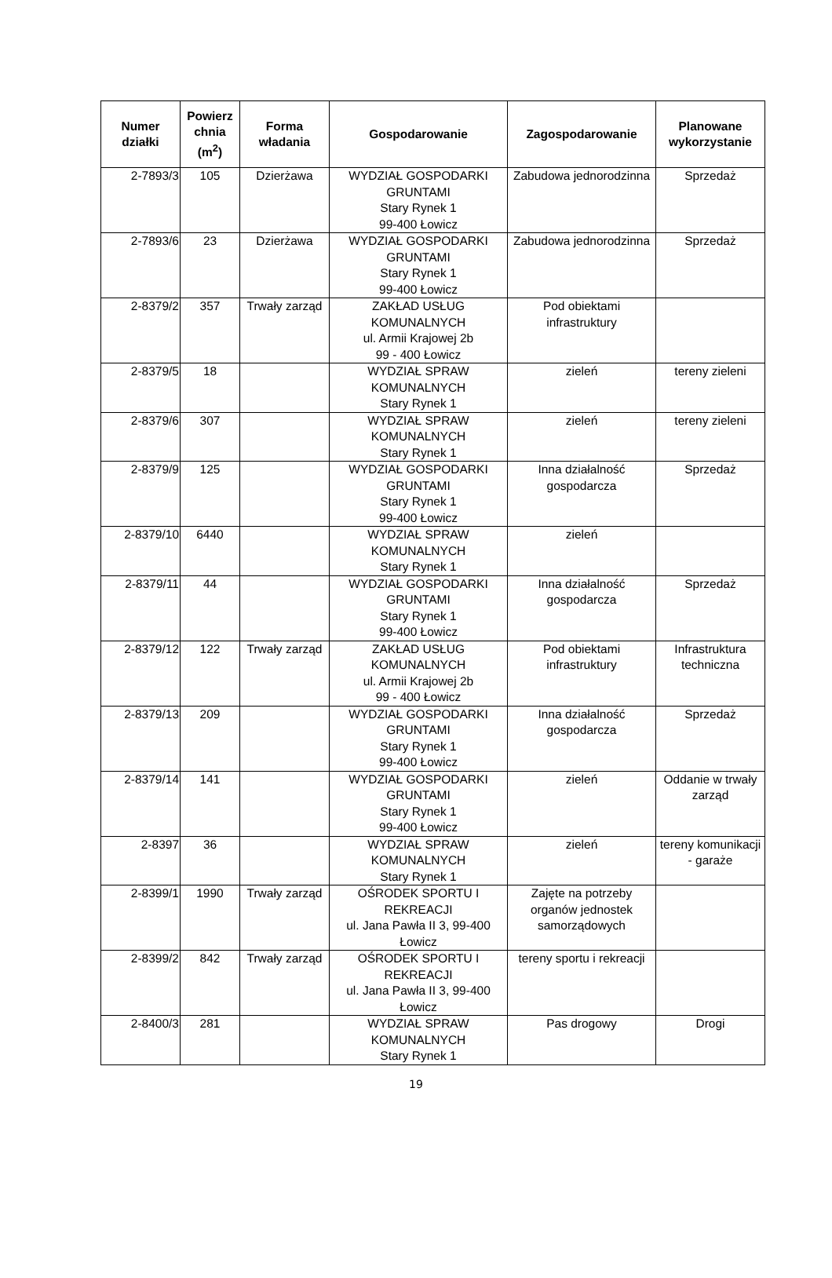| Numer działki | Powierz chnia (m<sup>2</sup>) | Forma władania | Gospodarowanie | Zagospodarowanie | Planowane wykorzystanie |
| --- | --- | --- | --- | --- | --- |
| 2-7893/3 | 105 | Dzierżawa | WYDZIAŁ GOSPODARKI GRUNTAMI Stary Rynek 1 99-400 Łowicz | Zabudowa jednorodzinna | Sprzedaż |
| 2-7893/6 | 23 | Dzierżawa | WYDZIAŁ GOSPODARKI GRUNTAMI Stary Rynek 1 99-400 Łowicz | Zabudowa jednorodzinna | Sprzedaż |
| 2-8379/2 | 357 | Trwały zarząd | ZAKŁAD USŁUG KOMUNALNYCH ul. Armii Krajowej 2b 99 - 400 Łowicz | Pod obiektami infrastruktury | |
| 2-8379/5 | 18 | | WYDZIAŁ SPRAW KOMUNALNYCH Stary Rynek 1 | zieleń | tereny zieleni |
| 2-8379/6 | 307 | | WYDZIAŁ SPRAW KOMUNALNYCH Stary Rynek 1 | zieleń | tereny zieleni |
| 2-8379/9 | 125 | | WYDZIAŁ GOSPODARKI GRUNTAMI Stary Rynek 1 99-400 Łowicz | Inna działalność gospodarcza | Sprzedaż |
| 2-8379/10 | 6440 | | WYDZIAŁ SPRAW KOMUNALNYCH Stary Rynek 1 | zieleń | |
| 2-8379/11 | 44 | | WYDZIAŁ GOSPODARKI GRUNTAMI Stary Rynek 1 99-400 Łowicz | Inna działalność gospodarcza | Sprzedaż |
| 2-8379/12 | 122 | Trwały zarząd | ZAKŁAD USŁUG KOMUNALNYCH ul. Armii Krajowej 2b 99 - 400 Łowicz | Pod obiektami infrastruktury | Infrastruktura techniczna |
| 2-8379/13 | 209 | | WYDZIAŁ GOSPODARKI GRUNTAMI Stary Rynek 1 99-400 Łowicz | Inna działalność gospodarcza | Sprzedaż |
| 2-8379/14 | 141 | | WYDZIAŁ GOSPODARKI GRUNTAMI Stary Rynek 1 99-400 Łowicz | zieleń | Oddanie w trwały zarząd |
| 2-8397 | 36 | | WYDZIAŁ SPRAW KOMUNALNYCH Stary Rynek 1 | zieleń | tereny komunikacji - garaże |
| 2-8399/1 | 1990 | Trwały zarząd | OŚRODEK SPORTU I REKREACJI ul. Jana Pawła II 3, 99-400 Łowicz | Zajęte na potrzeby organów jednostek samorządowych | |
| 2-8399/2 | 842 | Trwały zarząd | OŚRODEK SPORTU I REKREACJI ul. Jana Pawła II 3, 99-400 Łowicz | tereny sportu i rekreacji | |
| 2-8400/3 | 281 | | WYDZIAŁ SPRAW KOMUNALNYCH Stary Rynek 1 | Pas drogowy | Drogi |
19